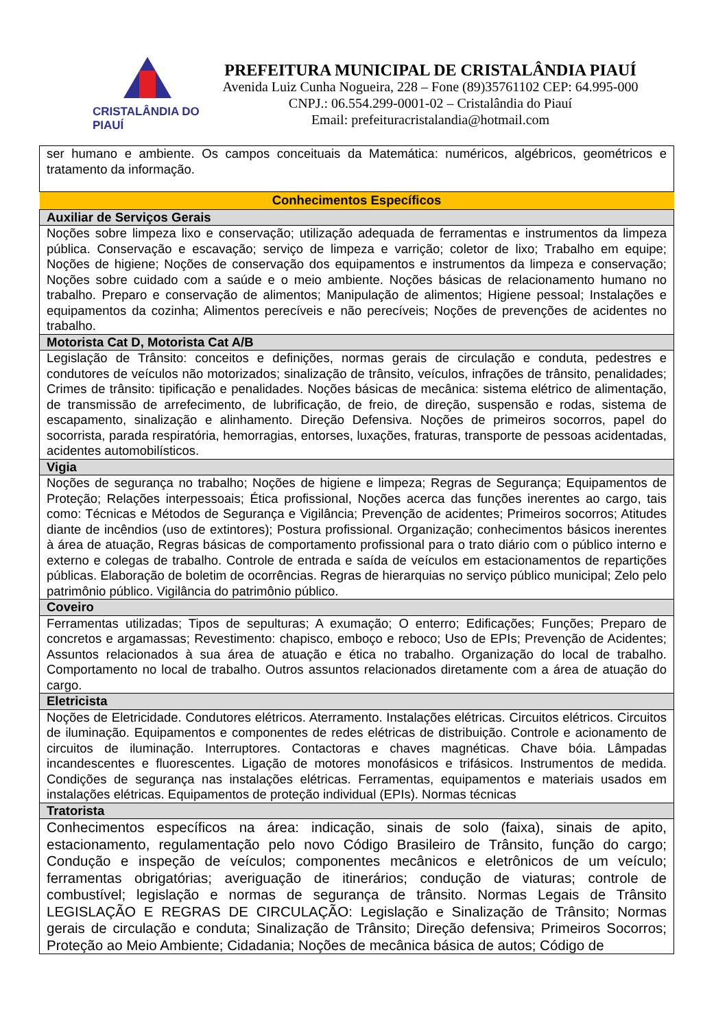CRISTALÂNDIA DO PIAUÍ
PREFEITURA MUNICIPAL DE CRISTALÂNDIA PIAUÍ
Avenida Luiz Cunha Nogueira, 228 – Fone (89)35761102 CEP: 64.995-000
CNPJ.: 06.554.299-0001-02 – Cristalândia do Piauí
Email: prefeituracristalandia@hotmail.com
| ser humano e ambiente. Os campos conceituais da Matemática: numéricos, algébricos, geométricos e tratamento da informação. |
| Conhecimentos Específicos |
| Auxiliar de Serviços Gerais |
| Noções sobre limpeza lixo e conservação; utilização adequada de ferramentas e instrumentos da limpeza pública. Conservação e escavação; serviço de limpeza e varrição; coletor de lixo; Trabalho em equipe; Noções de higiene; Noções de conservação dos equipamentos e instrumentos da limpeza e conservação; Noções sobre cuidado com a saúde e o meio ambiente. Noções básicas de relacionamento humano no trabalho. Preparo e conservação de alimentos; Manipulação de alimentos; Higiene pessoal; Instalações e equipamentos da cozinha; Alimentos perecíveis e não perecíveis; Noções de prevenções de acidentes no trabalho. |
| Motorista Cat D, Motorista Cat A/B |
| Legislação de Trânsito: conceitos e definições, normas gerais de circulação e conduta, pedestres e condutores de veículos não motorizados; sinalização de trânsito, veículos, infrações de trânsito, penalidades; Crimes de trânsito: tipificação e penalidades. Noções básicas de mecânica: sistema elétrico de alimentação, de transmissão de arrefecimento, de lubrificação, de freio, de direção, suspensão e rodas, sistema de escapamento, sinalização e alinhamento. Direção Defensiva. Noções de primeiros socorros, papel do socorrista, parada respiratória, hemorragias, entorses, luxações, fraturas, transporte de pessoas acidentadas, acidentes automobilísticos. |
| Vigia |
| Noções de segurança no trabalho; Noções de higiene e limpeza; Regras de Segurança; Equipamentos de Proteção; Relações interpessoais; Ética profissional, Noções acerca das funções inerentes ao cargo, tais como: Técnicas e Métodos de Segurança e Vigilância; Prevenção de acidentes; Primeiros socorros; Atitudes diante de incêndios (uso de extintores); Postura profissional. Organização; conhecimentos básicos inerentes à área de atuação, Regras básicas de comportamento profissional para o trato diário com o público interno e externo e colegas de trabalho. Controle de entrada e saída de veículos em estacionamentos de repartições públicas. Elaboração de boletim de ocorrências. Regras de hierarquias no serviço público municipal; Zelo pelo patrimônio público. Vigilância do patrimônio público. |
| Coveiro |
| Ferramentas utilizadas; Tipos de sepulturas; A exumação; O enterro; Edificações; Funções; Preparo de concretos e argamassas; Revestimento: chapisco, emboço e reboco; Uso de EPIs; Prevenção de Acidentes; Assuntos relacionados à sua área de atuação e ética no trabalho. Organização do local de trabalho. Comportamento no local de trabalho. Outros assuntos relacionados diretamente com a área de atuação do cargo. |
| Eletricista |
| Noções de Eletricidade. Condutores elétricos. Aterramento. Instalações elétricas. Circuitos elétricos. Circuitos de iluminação. Equipamentos e componentes de redes elétricas de distribuição. Controle e acionamento de circuitos de iluminação. Interruptores. Contactoras e chaves magnéticas. Chave bóia. Lâmpadas incandescentes e fluorescentes. Ligação de motores monofásicos e trifásicos. Instrumentos de medida. Condições de segurança nas instalações elétricas. Ferramentas, equipamentos e materiais usados em instalações elétricas. Equipamentos de proteção individual (EPIs). Normas técnicas |
| Tratorista |
| Conhecimentos específicos na área: indicação, sinais de solo (faixa), sinais de apito, estacionamento, regulamentação pelo novo Código Brasileiro de Trânsito, função do cargo; Condução e inspeção de veículos; componentes mecânicos e eletrônicos de um veículo; ferramentas obrigatórias; averiguação de itinerários; condução de viaturas; controle de combustível; legislação e normas de segurança de trânsito. Normas Legais de Trânsito LEGISLAÇÃO E REGRAS DE CIRCULAÇÃO: Legislação e Sinalização de Trânsito; Normas gerais de circulação e conduta; Sinalização de Trânsito; Direção defensiva; Primeiros Socorros; Proteção ao Meio Ambiente; Cidadania; Noções de mecânica básica de autos; Código de |